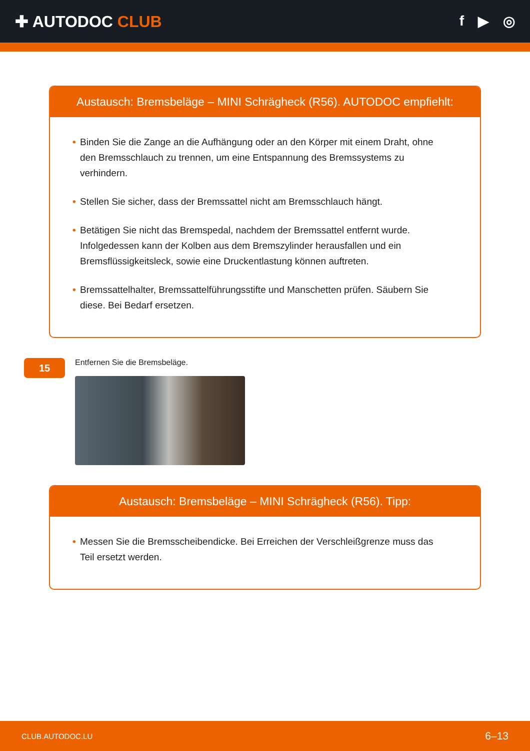✚ AUTODOC CLUB f ▶ ◎
Austausch: Bremsbeläge – MINI Schrägheck (R56). AUTODOC empfiehlt:
• Binden Sie die Zange an die Aufhängung oder an den Körper mit einem Draht, ohne den Bremsschlauch zu trennen, um eine Entspannung des Bremssystems zu verhindern.
• Stellen Sie sicher, dass der Bremssattel nicht am Bremsschlauch hängt.
• Betätigen Sie nicht das Bremspedal, nachdem der Bremssattel entfernt wurde. Infolgedessen kann der Kolben aus dem Bremszylinder herausfallen und ein Bremsflüssigkeitsleck, sowie eine Druckentlastung können auftreten.
• Bremssattelhalter, Bremssattelführungsstifte und Manschetten prüfen. Säubern Sie diese. Bei Bedarf ersetzen.
15
Entfernen Sie die Bremsbeläge.
Austausch: Bremsbeläge – MINI Schrägheck (R56). Tipp:
• Messen Sie die Bremsscheibendicke. Bei Erreichen der Verschleißgrenze muss das Teil ersetzt werden.
CLUB.AUTODOC.LU 6–13